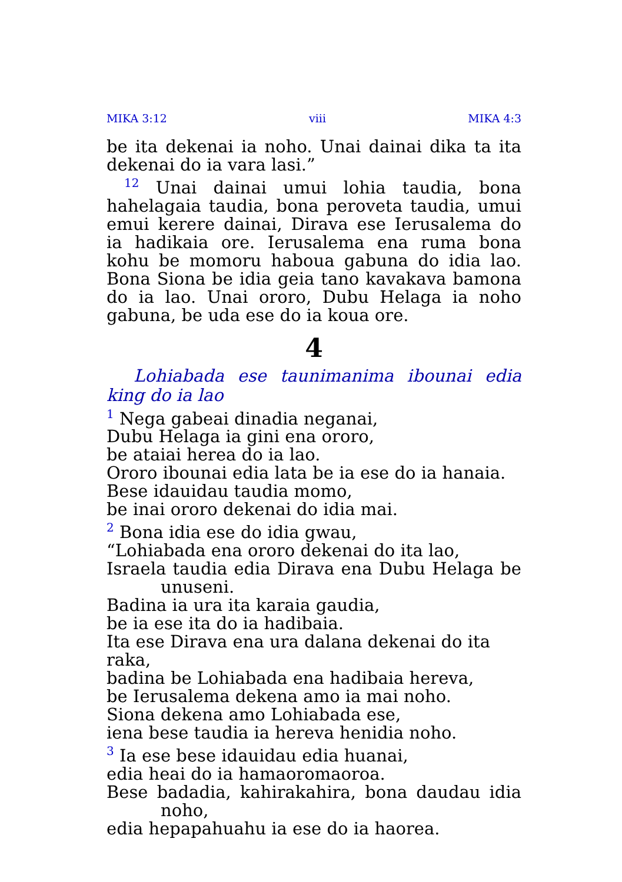MIKA 3:12 viii MIKA 4:3
be ita dekenai ia noho. Unai dainai dika ta ita dekenai do ia vara lasi.”
<sup>12</sup> Unai dainai umui lohia taudia, bona hahelagaia taudia, bona peroveta taudia, umui emui kerere dainai, Dirava ese Ierusalema do ia hadikaia ore. Ierusalema ena ruma bona kohu be momoru haboua gabuna do idia lao. Bona Siona be idia geia tano kavakava bamona do ia lao. Unai ororo, Dubu Helaga ia noho gabuna, be uda ese do ia koua ore.
4
Lohiabada ese taunimanima ibounai edia king do ia lao
<sup>1</sup> Nega gabeai dinadia neganai,
Dubu Helaga ia gini ena ororo,
be ataiai herea do ia lao.
Ororo ibounai edia lata be ia ese do ia hanaia.
Bese idauidau taudia momo,
be inai ororo dekenai do idia mai.
<sup>2</sup> Bona idia ese do idia gwau,
“Lohiabada ena ororo dekenai do ita lao,
Israela taudia edia Dirava ena Dubu Helaga be unuseni.
Badina ia ura ita karaia gaudia,
be ia ese ita do ia hadibaia.
Ita ese Dirava ena ura dalana dekenai do ita raka,
badina be Lohiabada ena hadibaia hereva,
be Ierusalema dekena amo ia mai noho.
Siona dekena amo Lohiabada ese,
iena bese taudia ia hereva henidia noho.
<sup>3</sup> Ia ese bese idauidau edia huanai,
edia heai do ia hamaoromaoroa.
Bese badadia, kahirakahira, bona daudau idia noho,
edia hepapahuahu ia ese do ia haorea.